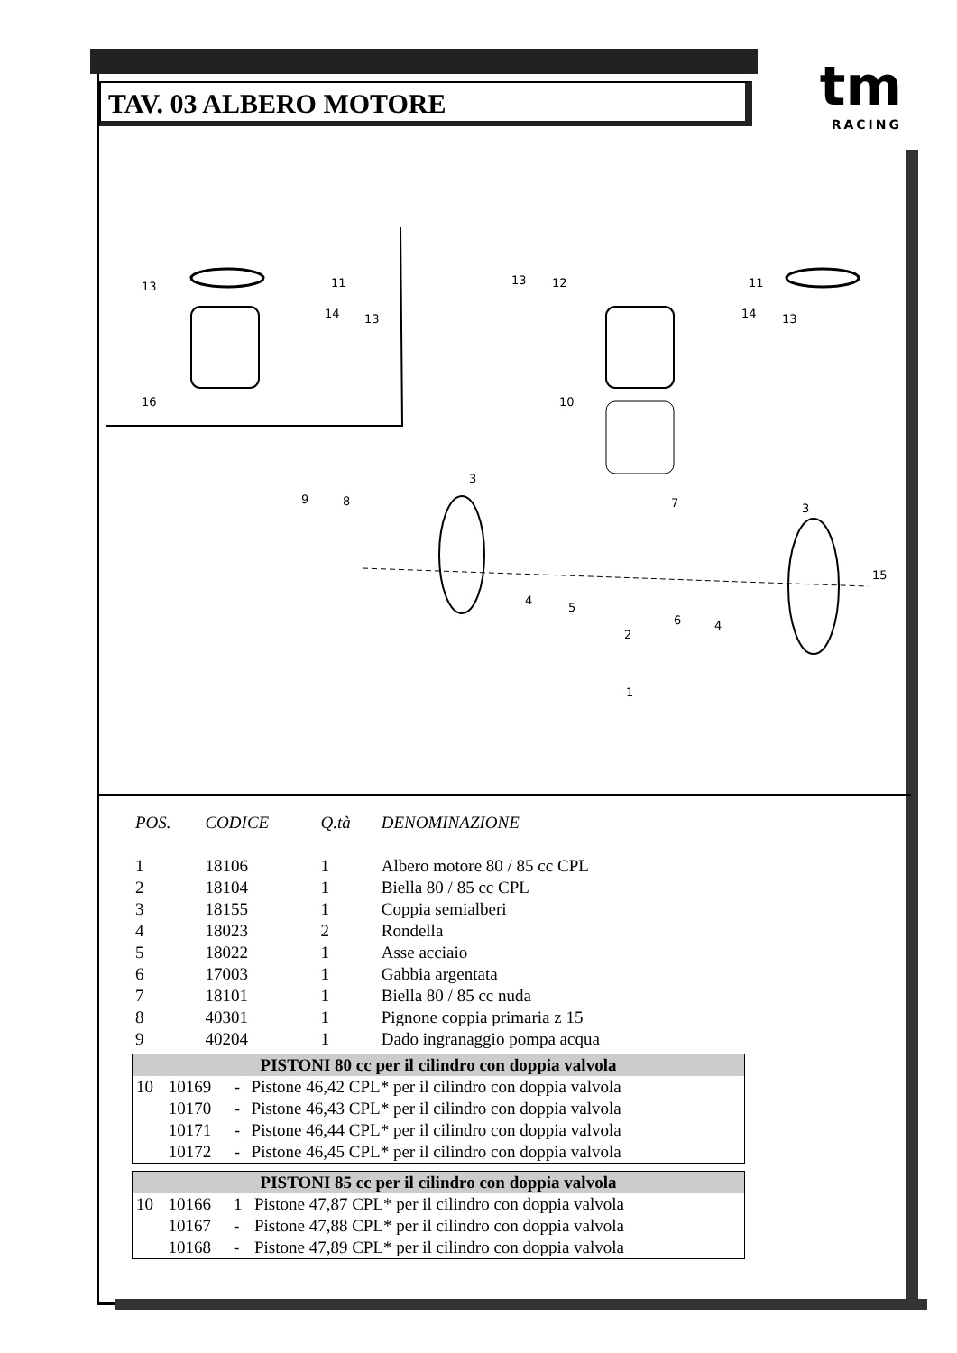TAV. 03 ALBERO MOTORE
tm
RACING
13
11
14
13
16
13
12
11
14
13
10
3
9
8
7
3
4
5
6
4
15
2
1
| POS. | CODICE | Q.tà | DENOMINAZIONE |
| --- | --- | --- | --- |
| 1 | 18106 | 1 | Albero motore 80 / 85 cc CPL |
| 2 | 18104 | 1 | Biella 80 / 85 cc CPL |
| 3 | 18155 | 1 | Coppia semialberi |
| 4 | 18023 | 2 | Rondella |
| 5 | 18022 | 1 | Asse acciaio |
| 6 | 17003 | 1 | Gabbia argentata |
| 7 | 18101 | 1 | Biella 80 / 85 cc nuda |
| 8 | 40301 | 1 | Pignone coppia primaria z 15 |
| 9 | 40204 | 1 | Dado ingranaggio pompa acqua |
| PISTONI 80 cc per il cilindro con doppia valvola | | | |
| 10 | 10169 | - | Pistone 46,42 CPL* per il cilindro con doppia valvola |
| | 10170 | - | Pistone 46,43 CPL* per il cilindro con doppia valvola |
| | 10171 | - | Pistone 46,44 CPL* per il cilindro con doppia valvola |
| | 10172 | - | Pistone 46,45 CPL* per il cilindro con doppia valvola |
| PISTONI 85 cc per il cilindro con doppia valvola | | | |
| 10 | 10166 | 1 | Pistone 47,87 CPL* per il cilindro con doppia valvola |
| | 10167 | - | Pistone 47,88 CPL* per il cilindro con doppia valvola |
| | 10168 | - | Pistone 47,89 CPL* per il cilindro con doppia valvola |